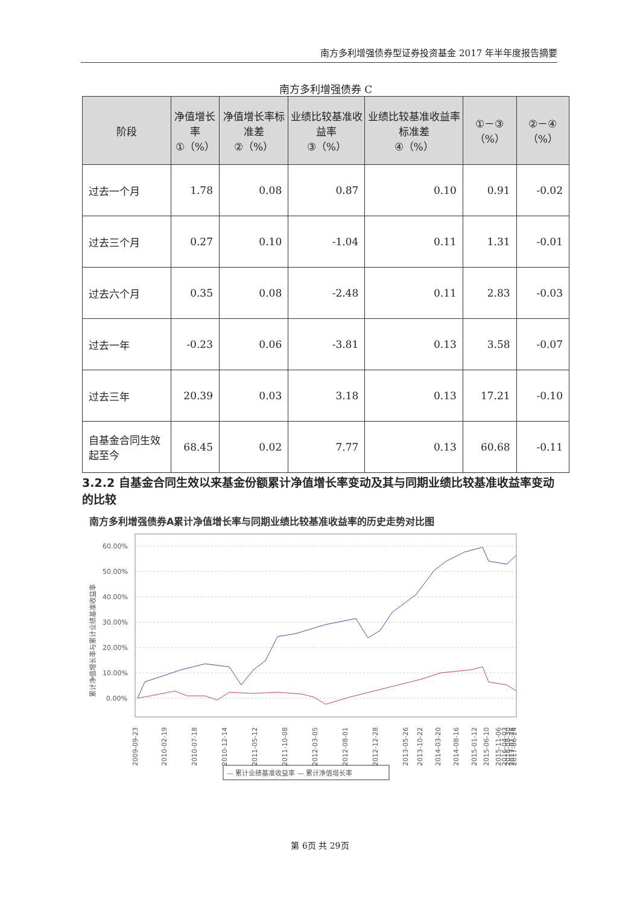南方多利增强债券型证券投资基金 2017 年半年度报告摘要
南方多利增强债券 C
| 阶段 | 净值增长率 ①（%） | 净值增长率标准差 ②（%） | 业绩比较基准收益率 ③（%） | 业绩比较基准收益率标准差 ④（%） | ①－③（%） | ②－④（%） |
| --- | --- | --- | --- | --- | --- | --- |
| 过去一个月 | 1.78 | 0.08 | 0.87 | 0.10 | 0.91 | -0.02 |
| 过去三个月 | 0.27 | 0.10 | -1.04 | 0.11 | 1.31 | -0.01 |
| 过去六个月 | 0.35 | 0.08 | -2.48 | 0.11 | 2.83 | -0.03 |
| 过去一年 | -0.23 | 0.06 | -3.81 | 0.13 | 3.58 | -0.07 |
| 过去三年 | 20.39 | 0.03 | 3.18 | 0.13 | 17.21 | -0.10 |
| 自基金合同生效起至今 | 68.45 | 0.02 | 7.77 | 0.13 | 60.68 | -0.11 |
3.2.2 自基金合同生效以来基金份额累计净值增长率变动及其与同期业绩比较基准收益率变动的比较
南方多利增强债券A累计净值增长率与同期业绩比较基准收益率的历史走势对比图
60.00%
50.00%
40.00%
30.00%
20.00%
10.00%
0.00%
累计净值增长率与累计业绩基准收益率
2009-09-23
2010-02-19
2010-07-18
2010-12-14
2011-05-12
2011-10-08
2012-03-05
2012-08-01
2012-12-28
2013-05-26
2013-10-22
2014-03-20
2014-08-16
2015-01-12
2015-06-10
2015-11-06
2016-04-03
2016-08-30
2017-01-26
2017-06-24
— 累计业绩基准收益率 — 累计净值增长率
第 6页 共 29页